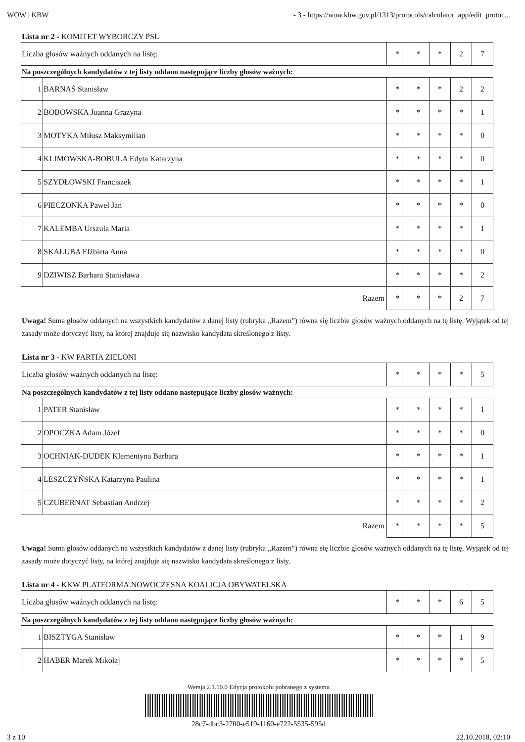WOW | KBW - 3 - https://wow.kbw.gov.pl/1313/protocols/calculator_app/edit_protoc...
Lista nr 2 - KOMITET WYBORCZY PSL
| Liczba głosów ważnych oddanych na listę: | * | * | * | 2 | 7 |
Na poszczególnych kandydatów z tej listy oddano następujące liczby głosów ważnych:
| 1 | BARNAŚ Stanisław | * | * | * | 2 | 2 |
| 2 | BOBOWSKA Joanna Grażyna | * | * | * | * | 1 |
| 3 | MOTYKA Miłosz Maksymilian | * | * | * | * | 0 |
| 4 | KLIMOWSKA-BOBULA Edyta Katarzyna | * | * | * | * | 0 |
| 5 | SZYDŁOWSKI Franciszek | * | * | * | * | 1 |
| 6 | PIECZONKA Paweł Jan | * | * | * | * | 0 |
| 7 | KALEMBA Urszula Maria | * | * | * | * | 1 |
| 8 | SKAŁUBA Elżbieta Anna | * | * | * | * | 0 |
| 9 | DZIWISZ Barbara Stanisława | * | * | * | * | 2 |
| Razem | | * | * | * | 2 | 7 |
Uwaga! Suma głosów oddanych na wszystkich kandydatów z danej listy (rubryka „Razem”) równa się liczbie głosów ważnych oddanych na tę listę. Wyjątek od tej zasady może dotyczyć listy, na której znajduje się nazwisko kandydata skreślonego z listy.
Lista nr 3 - KW PARTIA ZIELONI
| Liczba głosów ważnych oddanych na listę: | * | * | * | * | 5 |
Na poszczególnych kandydatów z tej listy oddano następujące liczby głosów ważnych:
| 1 | PATER Stanisław | * | * | * | * | 1 |
| 2 | OPOCZKA Adam Józef | * | * | * | * | 0 |
| 3 | OCHNIAK-DUDEK Klementyna Barbara | * | * | * | * | 1 |
| 4 | LESZCZYŃSKA Katarzyna Paulina | * | * | * | * | 1 |
| 5 | CZUBERNAT Sebastian Andrzej | * | * | * | * | 2 |
| Razem | | * | * | * | * | 5 |
Uwaga! Suma głosów oddanych na wszystkich kandydatów z danej listy (rubryka „Razem”) równa się liczbie głosów ważnych oddanych na tę listę. Wyjątek od tej zasady może dotyczyć listy, na której znajduje się nazwisko kandydata skreślonego z listy.
Lista nr 4 - KKW PLATFORMA.NOWOCZESNA KOALICJA OBYWATELSKA
| Liczba głosów ważnych oddanych na listę: | * | * | * | 6 | 5 |
Na poszczególnych kandydatów z tej listy oddano następujące liczby głosów ważnych:
| 1 | BISZTYGA Stanisław | * | * | * | 1 | 9 |
| 2 | HABER Marek Mikołaj | * | * | * | * | 5 |
Wersja 2.1.10.0 Edycja protokołu pobranego z systemu
28c7-dbc3-2700-e519-1160-e722-5535-595d
3 z 10 22.10.2018, 02:10